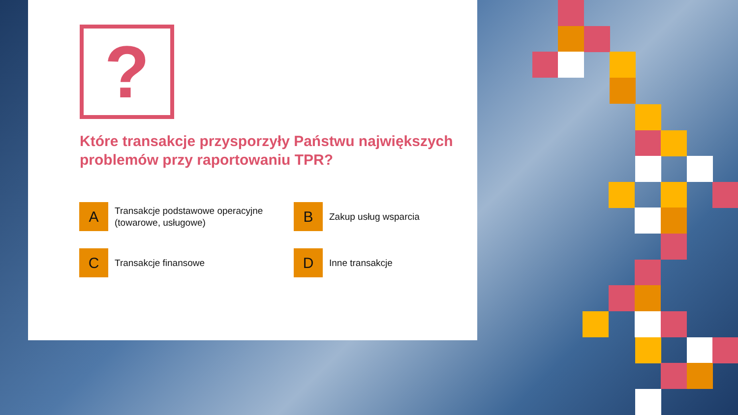?
Które transakcje przysporzyły Państwu największych problemów przy raportowaniu TPR?
A
Transakcje podstawowe operacyjne (towarowe, usługowe)
B
Zakup usług wsparcia
C
Transakcje finansowe
D
Inne transakcje